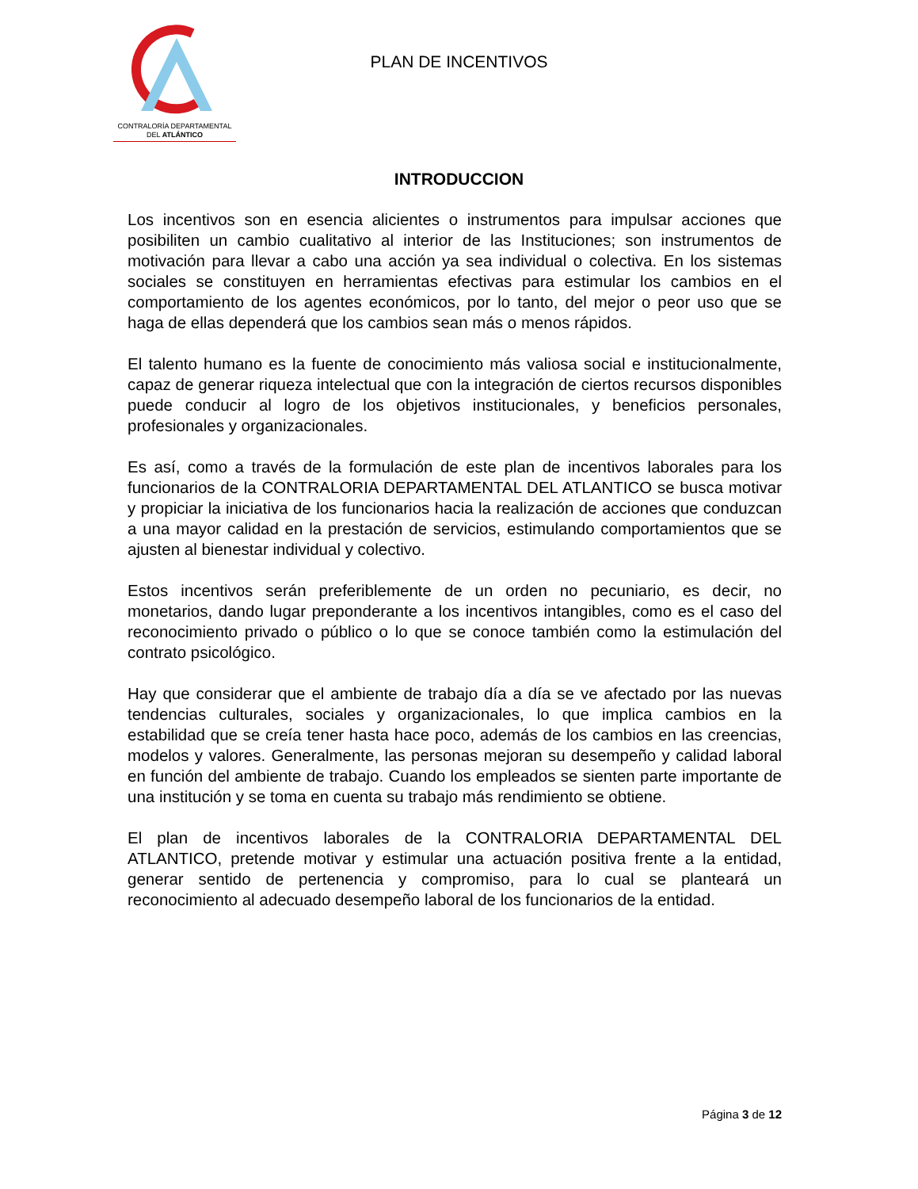CONTRALORÍA DEPARTAMENTAL
DEL ATLÁNTICO
PLAN DE INCENTIVOS
INTRODUCCION
Los incentivos son en esencia alicientes o instrumentos para impulsar acciones que posibiliten un cambio cualitativo al interior de las Instituciones; son instrumentos de motivación para llevar a cabo una acción ya sea individual o colectiva. En los sistemas sociales se constituyen en herramientas efectivas para estimular los cambios en el comportamiento de los agentes económicos, por lo tanto, del mejor o peor uso que se haga de ellas dependerá que los cambios sean más o menos rápidos.
El talento humano es la fuente de conocimiento más valiosa social e institucionalmente, capaz de generar riqueza intelectual que con la integración de ciertos recursos disponibles puede conducir al logro de los objetivos institucionales, y beneficios personales, profesionales y organizacionales.
Es así, como a través de la formulación de este plan de incentivos laborales para los funcionarios de la CONTRALORIA DEPARTAMENTAL DEL ATLANTICO se busca motivar y propiciar la iniciativa de los funcionarios hacia la realización de acciones que conduzcan a una mayor calidad en la prestación de servicios, estimulando comportamientos que se ajusten al bienestar individual y colectivo.
Estos incentivos serán preferiblemente de un orden no pecuniario, es decir, no monetarios, dando lugar preponderante a los incentivos intangibles, como es el caso del reconocimiento privado o público o lo que se conoce también como la estimulación del contrato psicológico.
Hay que considerar que el ambiente de trabajo día a día se ve afectado por las nuevas tendencias culturales, sociales y organizacionales, lo que implica cambios en la estabilidad que se creía tener hasta hace poco, además de los cambios en las creencias, modelos y valores. Generalmente, las personas mejoran su desempeño y calidad laboral en función del ambiente de trabajo. Cuando los empleados se sienten parte importante de una institución y se toma en cuenta su trabajo más rendimiento se obtiene.
El plan de incentivos laborales de la CONTRALORIA DEPARTAMENTAL DEL ATLANTICO, pretende motivar y estimular una actuación positiva frente a la entidad, generar sentido de pertenencia y compromiso, para lo cual se planteará un reconocimiento al adecuado desempeño laboral de los funcionarios de la entidad.
Página 3 de 12